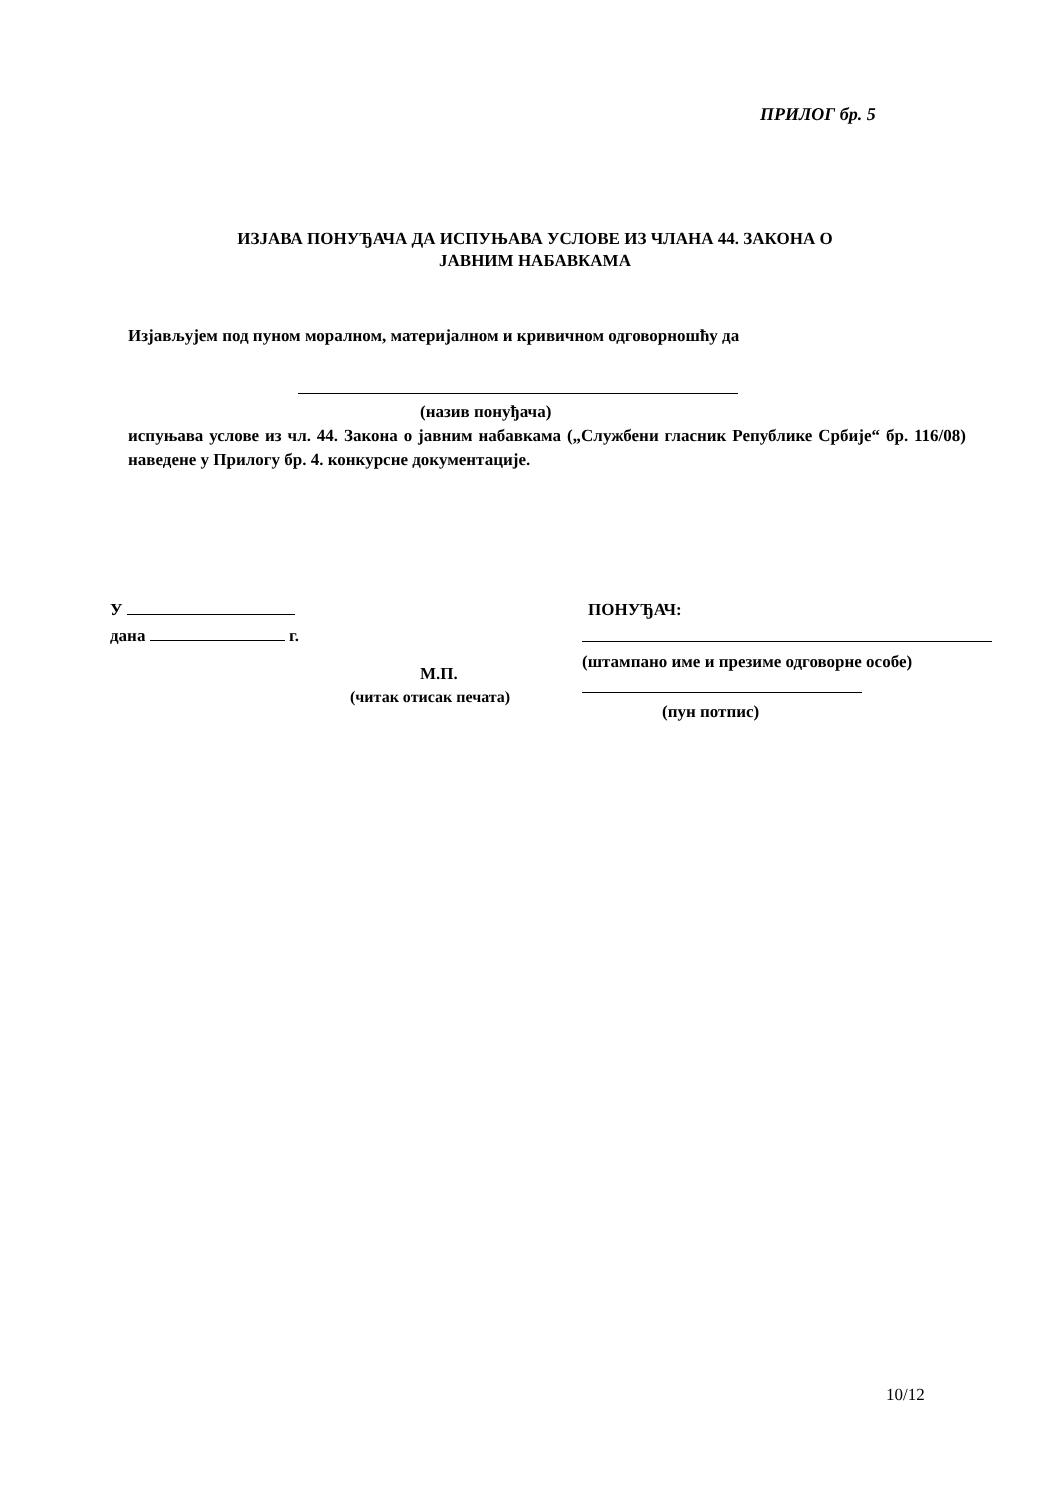ПРИЛОГ бр. 5
ИЗЈАВА ПОНУЂАЧА ДА ИСПУЊАВА УСЛОВЕ ИЗ ЧЛАНА 44. ЗАКОНА О
ЈАВНИМ НАБАВКАМА
Изјављујем под пуном моралном, материјалном и кривичном одговорношћу да
(назив понуђача)
испуњава услове из чл. 44. Закона о јавним набавкама („Службени гласник Републике Србије“ бр. 116/08) наведене у Прилогу бр. 4. конкурсне документације.
У
дана г.
М.П.
(читак отисак печата)
ПОНУЂАЧ:
(штампано име и презиме одговорне особе)
(пун потпис)
10/12